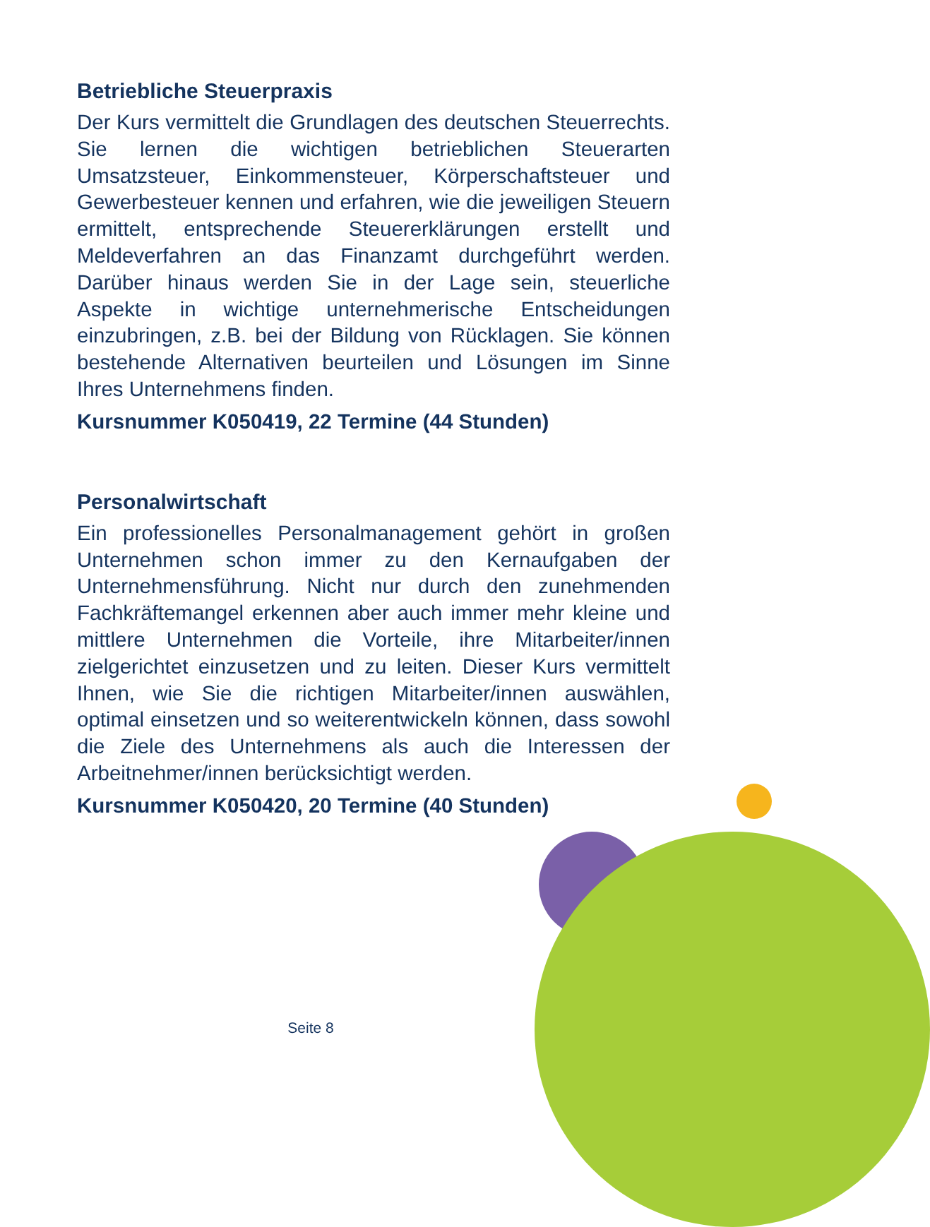Betriebliche Steuerpraxis
Der Kurs vermittelt die Grundlagen des deutschen Steuerrechts. Sie lernen die wichtigen betrieblichen Steuerarten Umsatzsteuer, Einkommensteuer, Körperschaftsteuer und Gewerbesteuer kennen und erfahren, wie die jeweiligen Steuern ermittelt, entsprechende Steuererklärungen erstellt und Meldeverfahren an das Finanzamt durchgeführt werden. Darüber hinaus werden Sie in der Lage sein, steuerliche Aspekte in wichtige unternehmerische Entscheidungen einzubringen, z.B. bei der Bildung von Rücklagen. Sie können bestehende Alternativen beurteilen und Lösungen im Sinne Ihres Unternehmens finden.
Kursnummer K050419, 22 Termine (44 Stunden)
Personalwirtschaft
Ein professionelles Personalmanagement gehört in großen Unternehmen schon immer zu den Kernaufgaben der Unternehmensführung. Nicht nur durch den zunehmenden Fachkräftemangel erkennen aber auch immer mehr kleine und mittlere Unternehmen die Vorteile, ihre Mitarbeiter/innen zielgerichtet einzusetzen und zu leiten. Dieser Kurs vermittelt Ihnen, wie Sie die richtigen Mitarbeiter/innen auswählen, optimal einsetzen und so weiterentwickeln können, dass sowohl die Ziele des Unternehmens als auch die Interessen der Arbeitnehmer/innen berücksichtigt werden.
Kursnummer K050420, 20 Termine (40 Stunden)
Seite 8